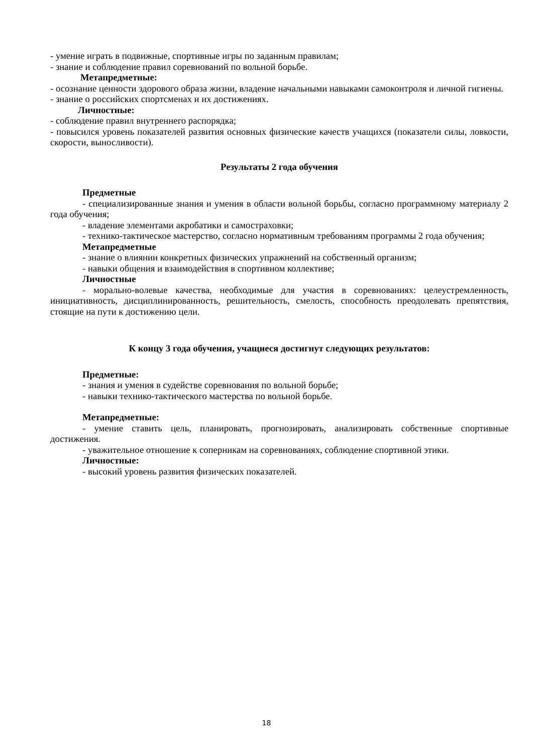- умение играть в подвижные, спортивные игры по заданным правилам;
- знание и соблюдение правил соревнований по вольной борьбе.
Метапредметные:
- осознание ценности здорового образа жизни, владение начальными навыками самоконтроля и личной гигиены.
- знание о российских спортсменах и их достижениях.
Личностные:
- соблюдение правил внутреннего распорядка;
- повысился уровень показателей развития основных физические качеств учащихся (показатели силы, ловкости, скорости, выносливости).
Результаты 2 года обучения
Предметные
- специализированные знания и умения в области вольной борьбы, согласно программному материалу 2 года обучения;
- владение элементами акробатики и самостраховки;
- технико-тактическое мастерство, согласно нормативным требованиям программы 2 года обучения;
Метапредметные
- знание о влиянии конкретных физических упражнений на собственный организм;
- навыки общения и взаимодействия в спортивном коллективе;
Личностные
- морально-волевые качества, необходимые для участия в соревнованиях: целеустремленность, инициативность, дисциплинированность, решительность, смелость, способность преодолевать препятствия, стоящие на пути к достижению цели.
К концу 3 года обучения, учащиеся достигнут следующих результатов:
Предметные:
- знания и умения в судействе соревнования по вольной борьбе;
- навыки технико-тактического мастерства по вольной борьбе.
Метапредметные:
- умение ставить цель, планировать, прогнозировать, анализировать собственные спортивные достижения.
- уважительное отношение к соперникам на соревнованиях, соблюдение спортивной этики.
Личностные:
- высокий уровень развития физических показателей.
18